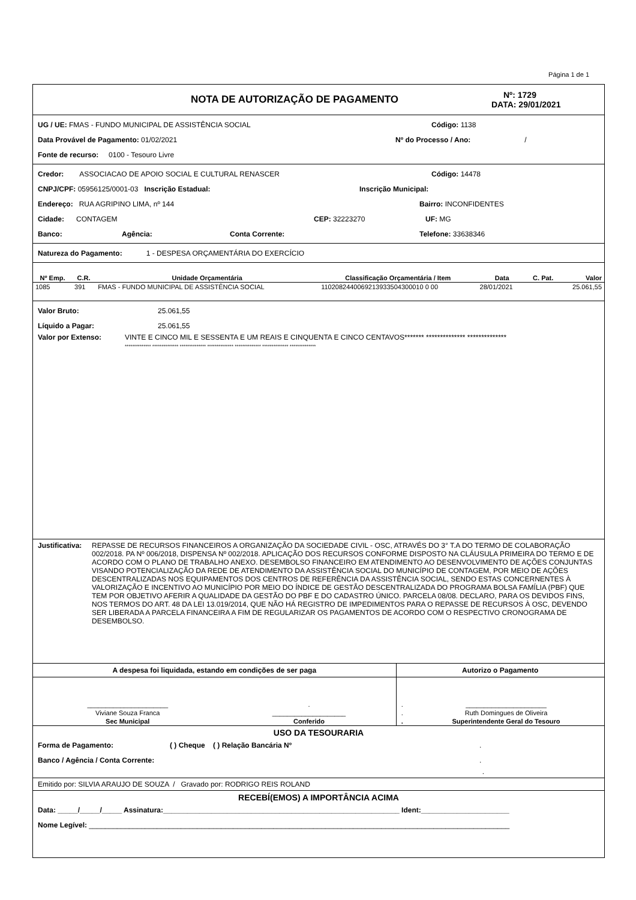Página 1 de 1
NOTA DE AUTORIZAÇÃO DE PAGAMENTO
Nº: 1729
DATA: 29/01/2021
UG / UE: FMAS - FUNDO MUNICIPAL DE ASSISTÊNCIA SOCIAL Código: 1138
Data Provável de Pagamento: 01/02/2021 Nº do Processo / Ano: /
Fonte de recurso: 0100 - Tesouro Livre
Credor: ASSOCIACAO DE APOIO SOCIAL E CULTURAL RENASCER Código: 14478
CNPJ/CPF: 05956125/0001-03 Inscrição Estadual: Inscrição Municipal:
Endereço: RUA AGRIPINO LIMA, nº 144 Bairro: INCONFIDENTES
Cidade: CONTAGEM CEP: 32223270 UF: MG
Banco: Agência: Conta Corrente: Telefone: 33638346
Natureza do Pagamento: 1 - DESPESA ORÇAMENTÁRIA DO EXERCÍCIO
| Nº Emp. | C.R. | Unidade Orçamentária | Classificação Orçamentária / Item | Data | C. Pat. | Valor |
| --- | --- | --- | --- | --- | --- | --- |
| 1085 | 391 | FMAS - FUNDO MUNICIPAL DE ASSISTÊNCIA SOCIAL | 1102082440069213933504300010 0 00 | 28/01/2021 | | 25.061,55 |
Valor Bruto: 25.061,55
Líquido a Pagar: 25.061,55
Valor por Extenso: VINTE E CINCO MIL E SESSENTA E UM REAIS E CINQUENTA E CINCO CENTAVOS******* ************** **************
************** ************** ************** ************** ************** ************** **************
Justificativa:
REPASSE DE RECURSOS FINANCEIROS A ORGANIZAÇÃO DA SOCIEDADE CIVIL - OSC, ATRAVÉS DO 3° T.A DO TERMO DE COLABORAÇÃO 002/2018. PA Nº 006/2018, DISPENSA Nº 002/2018. APLICAÇÃO DOS RECURSOS CONFORME DISPOSTO NA CLÁUSULA PRIMEIRA DO TERMO E DE ACORDO COM O PLANO DE TRABALHO ANEXO. DESEMBOLSO FINANCEIRO EM ATENDIMENTO AO DESENVOLVIMENTO DE AÇÕES CONJUNTAS VISANDO POTENCIALIZAÇÃO DA REDE DE ATENDIMENTO DA ASSISTÊNCIA SOCIAL DO MUNICÍPIO DE CONTAGEM, POR MEIO DE AÇÕES DESCENTRALIZADAS NOS EQUIPAMENTOS DOS CENTROS DE REFERÊNCIA DA ASSISTÊNCIA SOCIAL, SENDO ESTAS CONCERNENTES À VALORIZAÇÃO E INCENTIVO AO MUNICÍPIO POR MEIO DO ÍNDICE DE GESTÃO DESCENTRALIZADA DO PROGRAMA BOLSA FAMÍLIA (PBF) QUE TEM POR OBJETIVO AFERIR A QUALIDADE DA GESTÃO DO PBF E DO CADASTRO ÚNICO. PARCELA 08/08. DECLARO, PARA OS DEVIDOS FINS, NOS TERMOS DO ART. 48 DA LEI 13.019/2014, QUE NÃO HÁ REGISTRO DE IMPEDIMENTOS PARA O REPASSE DE RECURSOS À OSC, DEVENDO SER LIBERADA A PARCELA FINANCEIRA A FIM DE REGULARIZAR OS PAGAMENTOS DE ACORDO COM O RESPECTIVO CRONOGRAMA DE DESEMBOLSO.
| A despesa foi liquidada, estando em condições de ser paga | | Autorizo o Pagamento | |
| --- | --- | --- | --- |
| ______________________ | . | . | ______________________ |
| Viviane Souza Franca | ____________________ | . | Ruth Domingues de Oliveira |
| Sec Municipal | Conferido | . | Superintendente Geral do Tesouro |
USO DA TESOURARIA
Forma de Pagamento: ( ) Cheque ( ) Relação Bancária Nº.
Banco / Agência / Conta Corrente:.
.
Emitido por: SILVIA ARAUJO DE SOUZA / Gravado por: RODRIGO REIS ROLAND
RECEBÍ(EMOS) A IMPORTÂNCIA ACIMA
Data: _____/_____/_____ Assinatura:___________________________________________________________ Ident:______________________
Nome Legível: _________________________________________________________________________________________________________